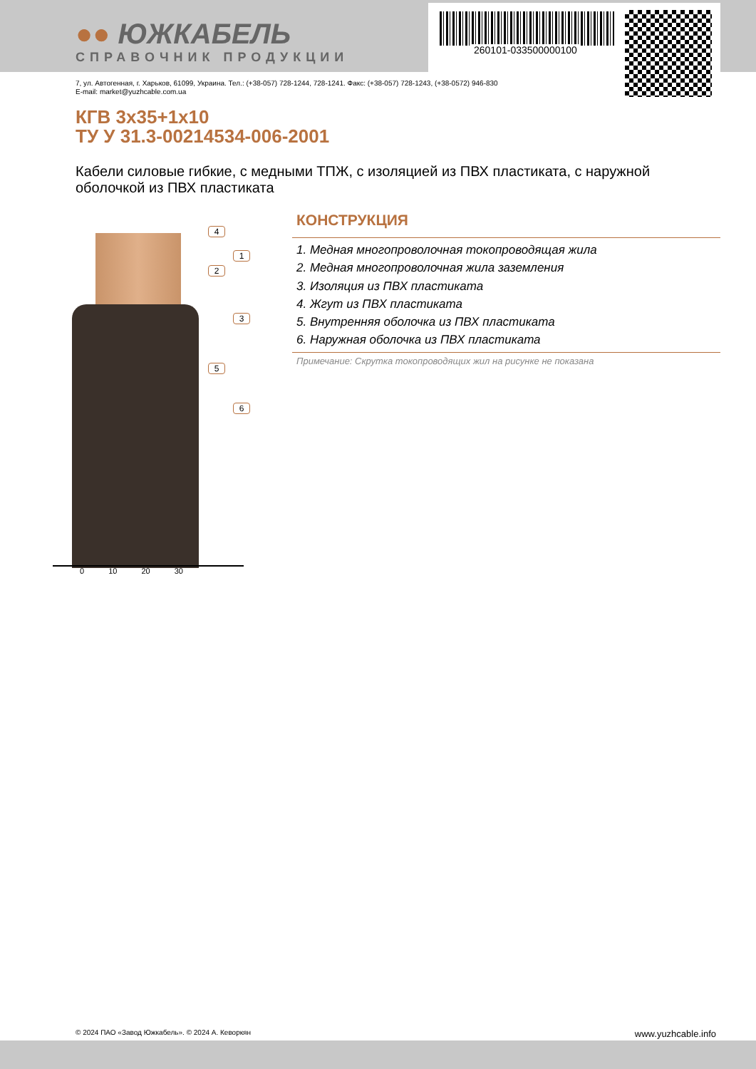●● ЮЖКАБЕЛЬ
СПРАВОЧНИК ПРОДУКЦИИ
260101-033500000100
7, ул. Автогенная, г. Харьков, 61099, Украина. Тел.: (+38-057) 728-1244, 728-1241. Факс: (+38-057) 728-1243, (+38-0572) 946-830
E-mail: market@yuzhcable.com.ua
КГВ 3x35+1x10
ТУ У 31.3-00214534-006-2001
Кабели силовые гибкие, с медными ТПЖ, с изоляцией из ПВХ пластиката, с наружной оболочкой из ПВХ пластиката
4
1
2
3
5
6
0 10 20 30
КОНСТРУКЦИЯ
1. Медная многопроволочная токопроводящая жила
2. Медная многопроволочная жила заземления
3. Изоляция из ПВХ пластиката
4. Жгут из ПВХ пластиката
5. Внутренняя оболочка из ПВХ пластиката
6. Наружная оболочка из ПВХ пластиката
Примечание: Скрутка токопроводящих жил на рисунке не показана
© 2024 ПАО «Завод Южкабель». © 2024 А. Кеворкян www.yuzhcable.info